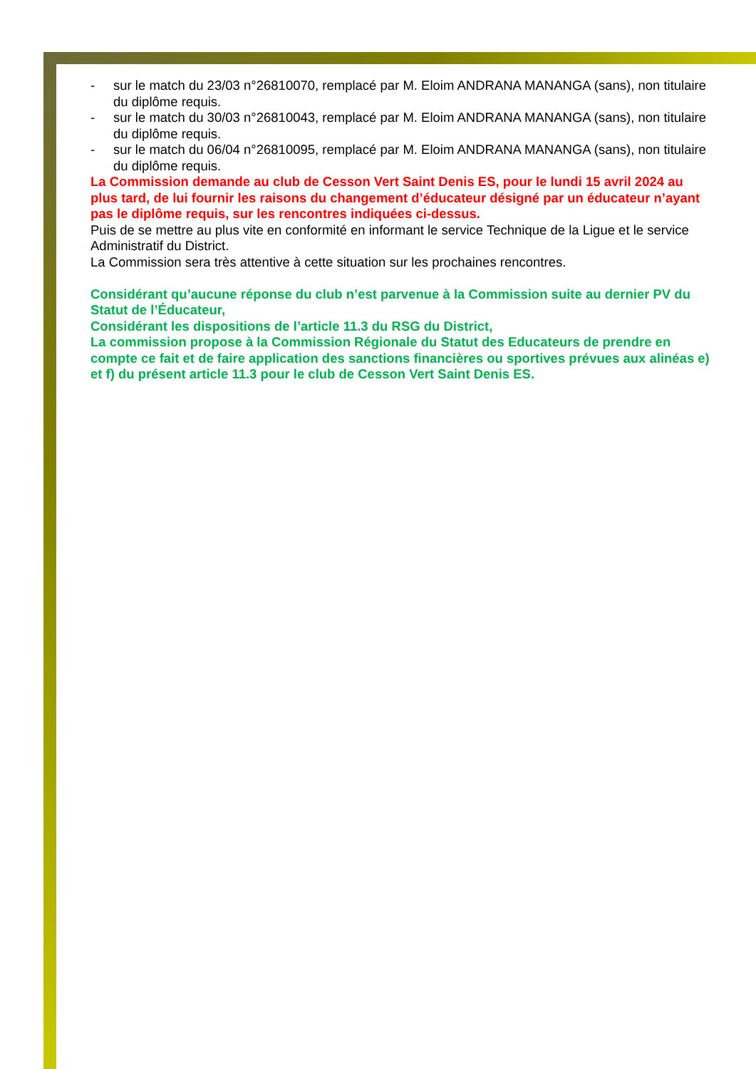- sur le match du 23/03 n°26810070, remplacé par M. Eloim ANDRANA MANANGA (sans), non titulaire du diplôme requis.
- sur le match du 30/03 n°26810043, remplacé par M. Eloim ANDRANA MANANGA (sans), non titulaire du diplôme requis.
- sur le match du 06/04 n°26810095, remplacé par M. Eloim ANDRANA MANANGA (sans), non titulaire du diplôme requis.
La Commission demande au club de Cesson Vert Saint Denis ES, pour le lundi 15 avril 2024 au plus tard, de lui fournir les raisons du changement d’éducateur désigné par un éducateur n’ayant pas le diplôme requis, sur les rencontres indiquées ci-dessus.
Puis de se mettre au plus vite en conformité en informant le service Technique de la Ligue et le service Administratif du District.
La Commission sera très attentive à cette situation sur les prochaines rencontres.
Considérant qu’aucune réponse du club n’est parvenue à la Commission suite au dernier PV du Statut de l’Éducateur,
Considérant les dispositions de l’article 11.3 du RSG du District,
La commission propose à la Commission Régionale du Statut des Educateurs de prendre en compte ce fait et de faire application des sanctions financières ou sportives prévues aux alinéas e) et f) du présent article 11.3 pour le club de Cesson Vert Saint Denis ES.